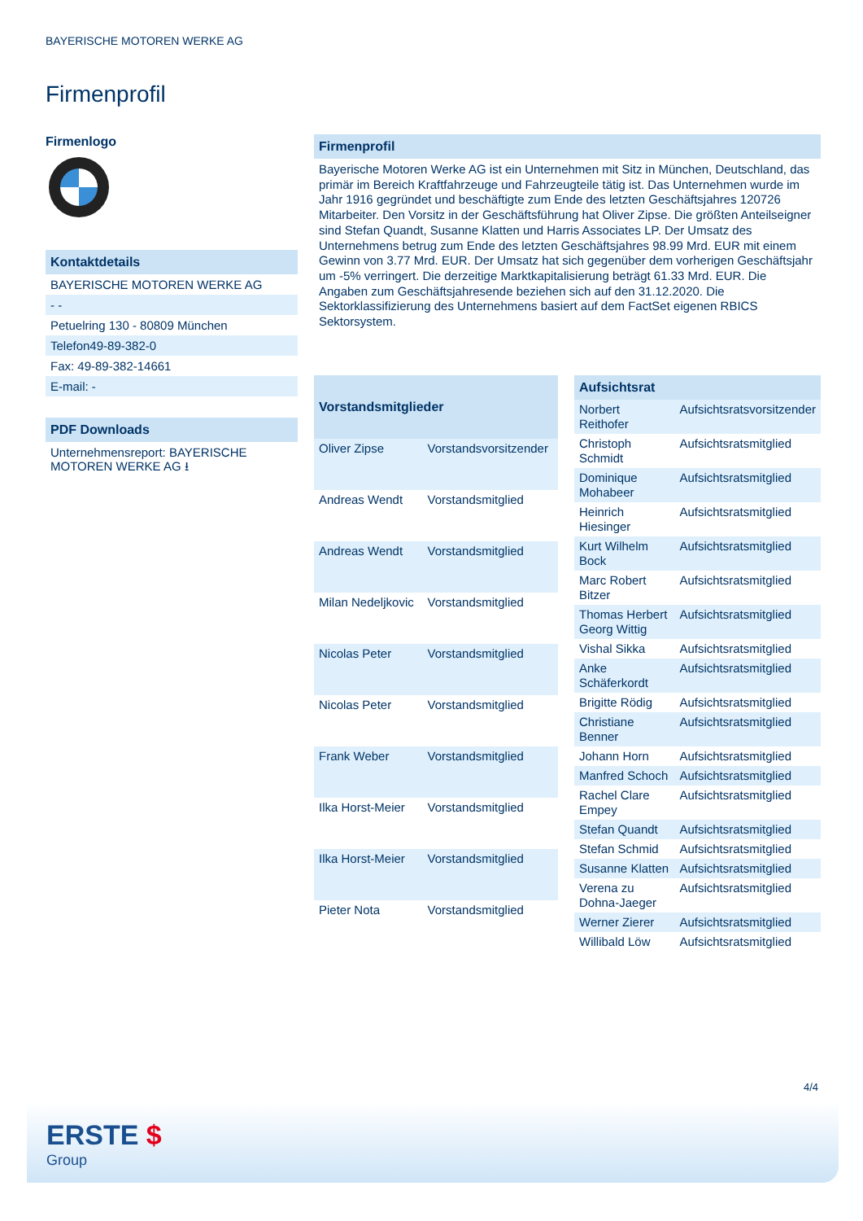BAYERISCHE MOTOREN WERKE AG
Firmenprofil
Firmenlogo
Kontaktdetails
BAYERISCHE MOTOREN WERKE AG
- -
Petuelring 130 - 80809 München
Telefon49-89-382-0
Fax: 49-89-382-14661
E-mail: -
PDF Downloads
Unternehmensreport: BAYERISCHE MOTOREN WERKE AG ⭳
Firmenprofil
Bayerische Motoren Werke AG ist ein Unternehmen mit Sitz in München, Deutschland, das primär im Bereich Kraftfahrzeuge und Fahrzeugteile tätig ist. Das Unternehmen wurde im Jahr 1916 gegründet und beschäftigte zum Ende des letzten Geschäftsjahres 120726 Mitarbeiter. Den Vorsitz in der Geschäftsführung hat Oliver Zipse. Die größten Anteilseigner sind Stefan Quandt, Susanne Klatten und Harris Associates LP. Der Umsatz des Unternehmens betrug zum Ende des letzten Geschäftsjahres 98.99 Mrd. EUR mit einem Gewinn von 3.77 Mrd. EUR. Der Umsatz hat sich gegenüber dem vorherigen Geschäftsjahr um -5% verringert. Die derzeitige Marktkapitalisierung beträgt 61.33 Mrd. EUR. Die Angaben zum Geschäftsjahresende beziehen sich auf den 31.12.2020. Die Sektorklassifizierung des Unternehmens basiert auf dem FactSet eigenen RBICS Sektorsystem.
| Vorstandsmitglieder | |
| --- | --- |
| Oliver Zipse | Vorstandsvorsitzender |
| Andreas Wendt | Vorstandsmitglied |
| Andreas Wendt | Vorstandsmitglied |
| Milan Nedeljkovic | Vorstandsmitglied |
| Nicolas Peter | Vorstandsmitglied |
| Nicolas Peter | Vorstandsmitglied |
| Frank Weber | Vorstandsmitglied |
| Ilka Horst-Meier | Vorstandsmitglied |
| Ilka Horst-Meier | Vorstandsmitglied |
| Pieter Nota | Vorstandsmitglied |
| Aufsichtsrat | |
| --- | --- |
| Norbert Reithofer | Aufsichtsratsvorsitzender |
| Christoph Schmidt | Aufsichtsratsmitglied |
| Dominique Mohabeer | Aufsichtsratsmitglied |
| Heinrich Hiesinger | Aufsichtsratsmitglied |
| Kurt Wilhelm Bock | Aufsichtsratsmitglied |
| Marc Robert Bitzer | Aufsichtsratsmitglied |
| Thomas Herbert Georg Wittig | Aufsichtsratsmitglied |
| Vishal Sikka | Aufsichtsratsmitglied |
| Anke Schäferkordt | Aufsichtsratsmitglied |
| Brigitte Rödig | Aufsichtsratsmitglied |
| Christiane Benner | Aufsichtsratsmitglied |
| Johann Horn | Aufsichtsratsmitglied |
| Manfred Schoch | Aufsichtsratsmitglied |
| Rachel Clare Empey | Aufsichtsratsmitglied |
| Stefan Quandt | Aufsichtsratsmitglied |
| Stefan Schmid | Aufsichtsratsmitglied |
| Susanne Klatten | Aufsichtsratsmitglied |
| Verena zu Dohna-Jaeger | Aufsichtsratsmitglied |
| Werner Zierer | Aufsichtsratsmitglied |
| Willibald Löw | Aufsichtsratsmitglied |
4/4
ERSTE $
Group